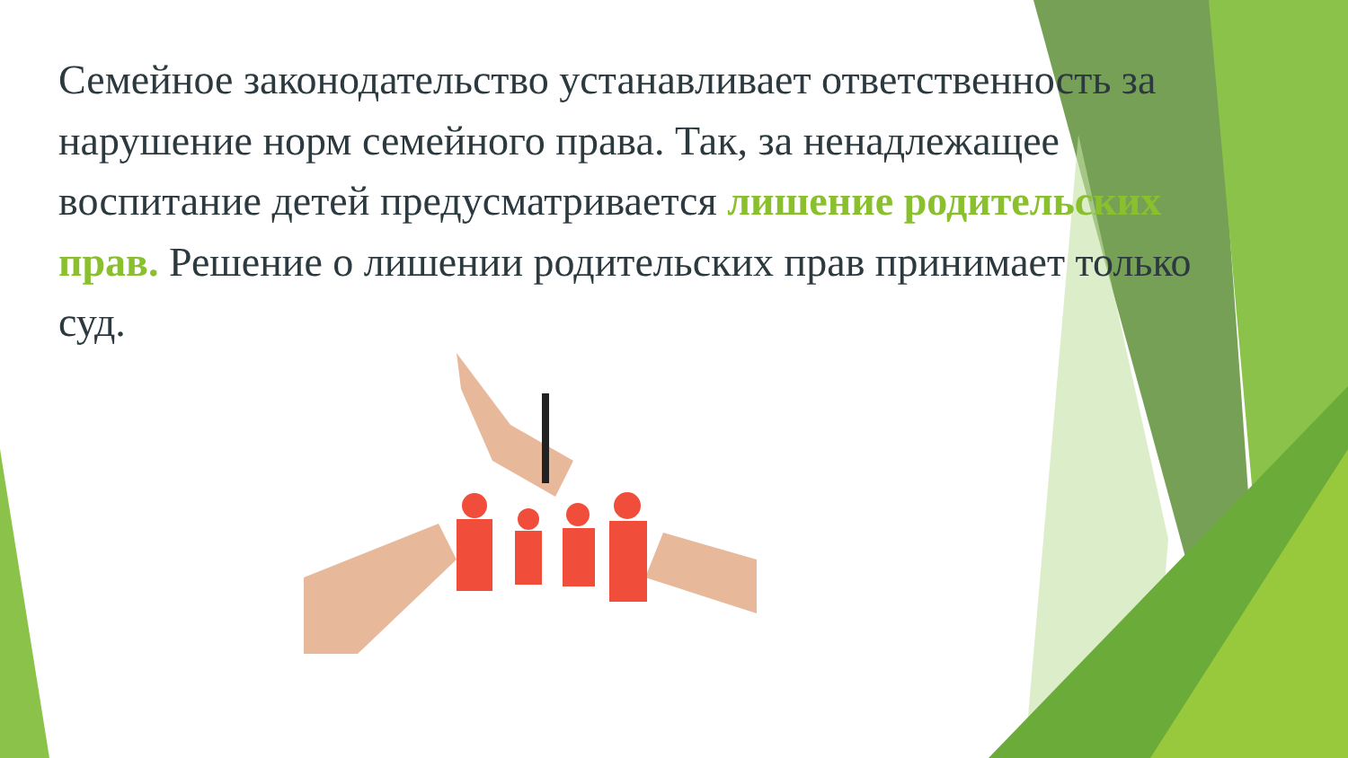Семейное законодательство устанавливает ответственность за нарушение норм семейного права. Так, за ненадлежащее воспитание детей предусматривается лишение родительских прав. Решение о лишении родительских прав принимает только суд.